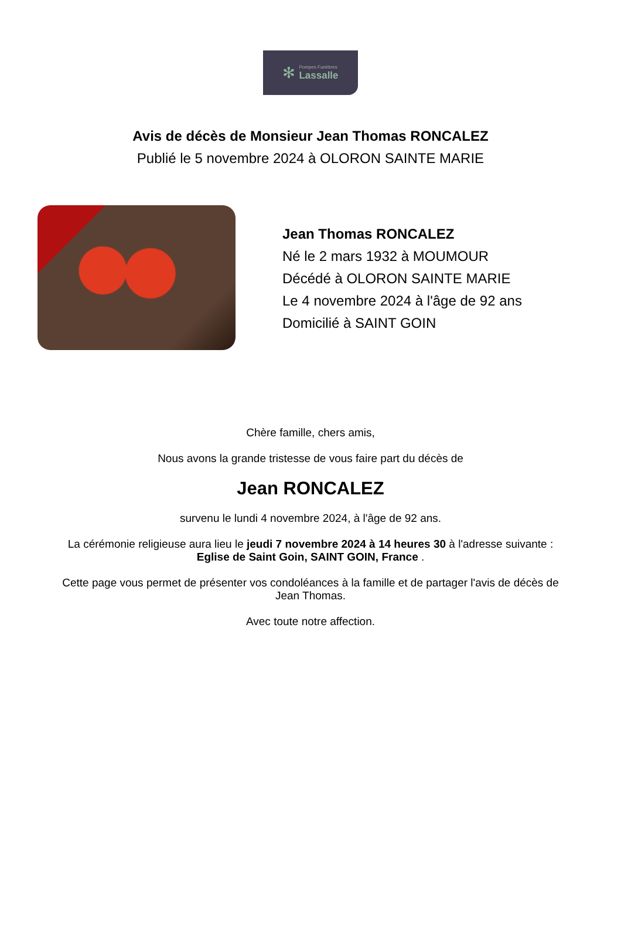✻
Pompes Funèbres
Lassalle
Avis de décès de Monsieur Jean Thomas RONCALEZ
Publié le 5 novembre 2024 à OLORON SAINTE MARIE
Jean Thomas RONCALEZ
Né le 2 mars 1932 à MOUMOUR
Décédé à OLORON SAINTE MARIE
Le 4 novembre 2024 à l'âge de 92 ans
Domicilié à SAINT GOIN
Chère famille, chers amis,
Nous avons la grande tristesse de vous faire part du décès de
Jean RONCALEZ
survenu le lundi 4 novembre 2024, à l'âge de 92 ans.
La cérémonie religieuse aura lieu le jeudi 7 novembre 2024 à 14 heures 30 à l'adresse suivante :
Eglise de Saint Goin, SAINT GOIN, France .
Cette page vous permet de présenter vos condoléances à la famille et de partager l'avis de décès de Jean Thomas.
Avec toute notre affection.